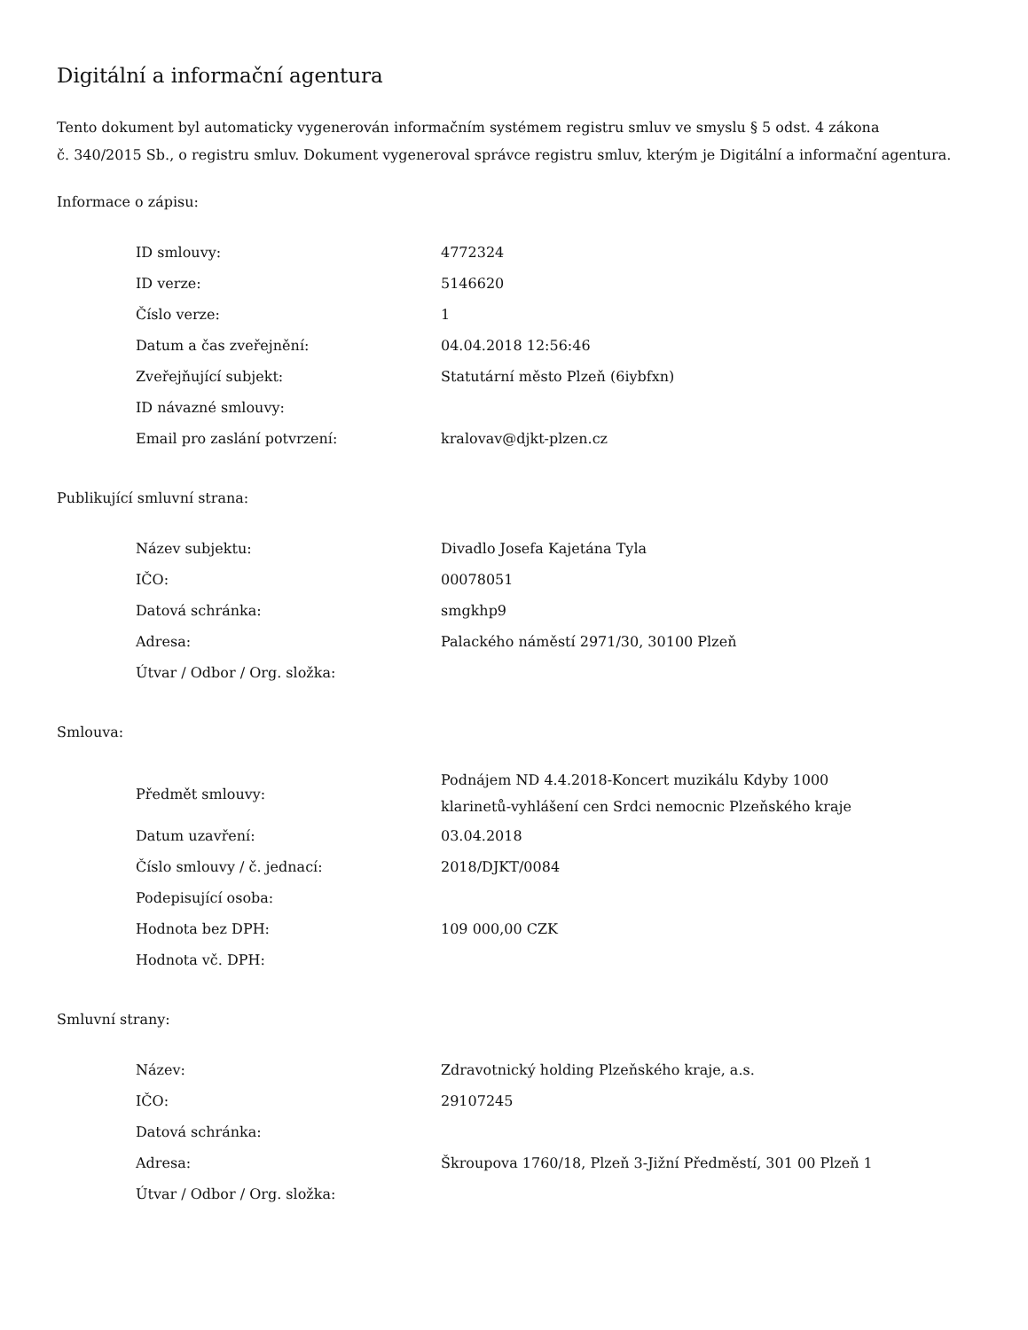Digitální a informační agentura
Tento dokument byl automaticky vygenerován informačním systémem registru smluv ve smyslu § 5 odst. 4 zákona
č. 340/2015 Sb., o registru smluv. Dokument vygeneroval správce registru smluv, kterým je Digitální a informační agentura.
Informace o zápisu:
| ID smlouvy: | 4772324 |
| ID verze: | 5146620 |
| Číslo verze: | 1 |
| Datum a čas zveřejnění: | 04.04.2018 12:56:46 |
| Zveřejňující subjekt: | Statutární město Plzeň (6iybfxn) |
| ID návazné smlouvy: | |
| Email pro zaslání potvrzení: | kralovav@djkt-plzen.cz |
Publikující smluvní strana:
| Název subjektu: | Divadlo Josefa Kajetána Tyla |
| IČO: | 00078051 |
| Datová schránka: | smgkhp9 |
| Adresa: | Palackého náměstí 2971/30, 30100 Plzeň |
| Útvar / Odbor / Org. složka: | |
Smlouva:
| Předmět smlouvy: | Podnájem ND 4.4.2018-Koncert muzikálu Kdyby 1000 klarinetů-vyhlášení cen Srdci nemocnic Plzeňského kraje |
| Datum uzavření: | 03.04.2018 |
| Číslo smlouvy / č. jednací: | 2018/DJKT/0084 |
| Podepisující osoba: | |
| Hodnota bez DPH: | 109 000,00 CZK |
| Hodnota vč. DPH: | |
Smluvní strany:
| Název: | Zdravotnický holding Plzeňského kraje, a.s. |
| IČO: | 29107245 |
| Datová schránka: | |
| Adresa: | Škroupova 1760/18, Plzeň 3-Jižní Předměstí, 301 00 Plzeň 1 |
| Útvar / Odbor / Org. složka: | |